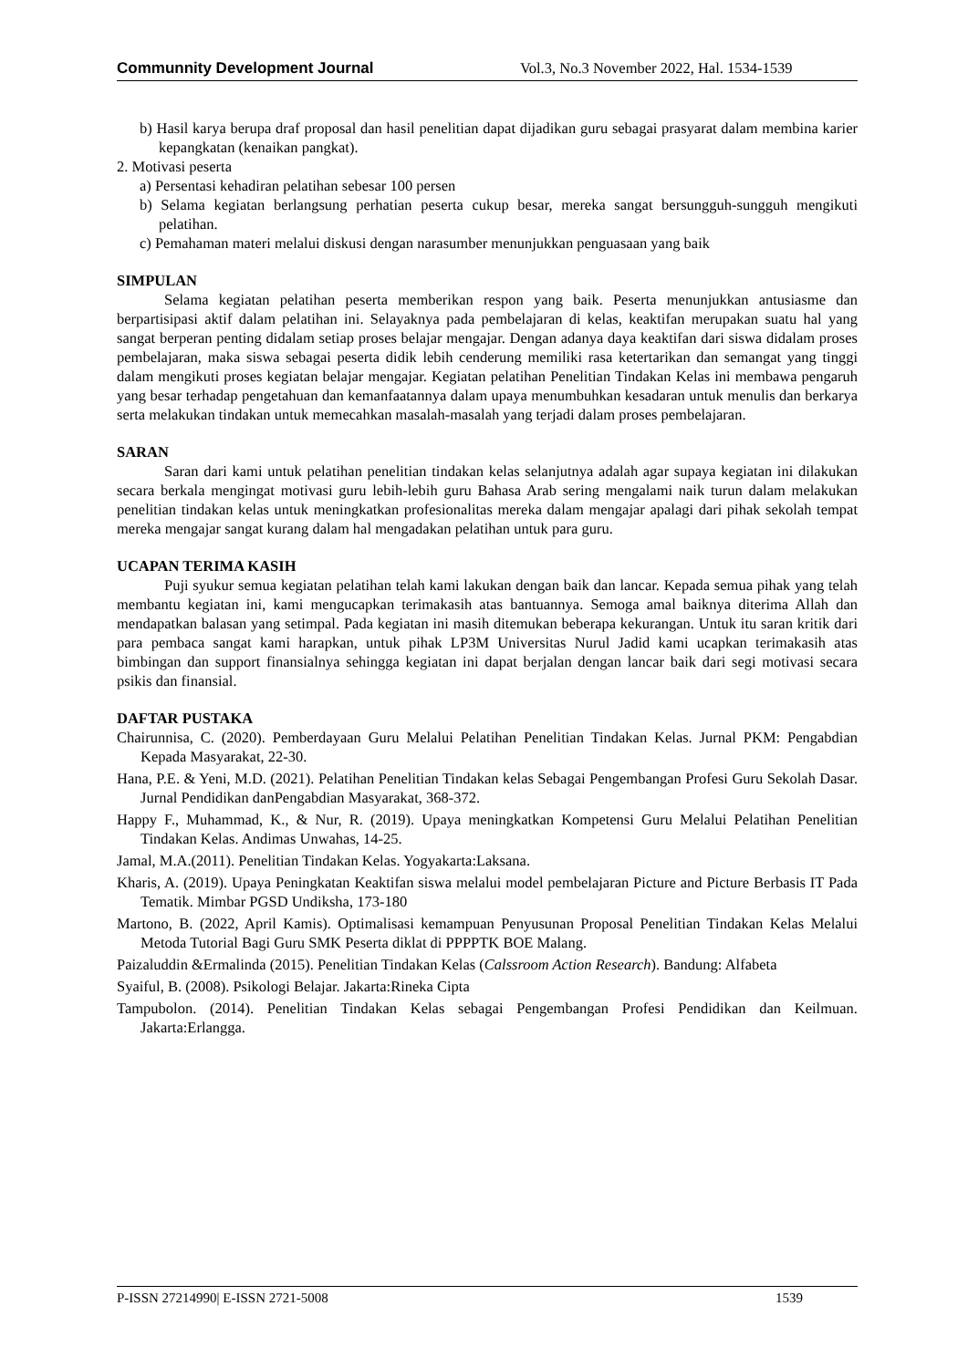Communnity Development Journal Vol.3, No.3 November 2022, Hal. 1534-1539
b) Hasil karya berupa draf proposal dan hasil penelitian dapat dijadikan guru sebagai prasyarat dalam membina karier kepangkatan (kenaikan pangkat).
2. Motivasi peserta
a) Persentasi kehadiran pelatihan sebesar 100 persen
b) Selama kegiatan berlangsung perhatian peserta cukup besar, mereka sangat bersungguh-sungguh mengikuti pelatihan.
c) Pemahaman materi melalui diskusi dengan narasumber menunjukkan penguasaan yang baik
SIMPULAN
Selama kegiatan pelatihan peserta memberikan respon yang baik. Peserta menunjukkan antusiasme dan berpartisipasi aktif dalam pelatihan ini. Selayaknya pada pembelajaran di kelas, keaktifan merupakan suatu hal yang sangat berperan penting didalam setiap proses belajar mengajar. Dengan adanya daya keaktifan dari siswa didalam proses pembelajaran, maka siswa sebagai peserta didik lebih cenderung memiliki rasa ketertarikan dan semangat yang tinggi dalam mengikuti proses kegiatan belajar mengajar. Kegiatan pelatihan Penelitian Tindakan Kelas ini membawa pengaruh yang besar terhadap pengetahuan dan kemanfaatannya dalam upaya menumbuhkan kesadaran untuk menulis dan berkarya serta melakukan tindakan untuk memecahkan masalah-masalah yang terjadi dalam proses pembelajaran.
SARAN
Saran dari kami untuk pelatihan penelitian tindakan kelas selanjutnya adalah agar supaya kegiatan ini dilakukan secara berkala mengingat motivasi guru lebih-lebih guru Bahasa Arab sering mengalami naik turun dalam melakukan penelitian tindakan kelas untuk meningkatkan profesionalitas mereka dalam mengajar apalagi dari pihak sekolah tempat mereka mengajar sangat kurang dalam hal mengadakan pelatihan untuk para guru.
UCAPAN TERIMA KASIH
Puji syukur semua kegiatan pelatihan telah kami lakukan dengan baik dan lancar. Kepada semua pihak yang telah membantu kegiatan ini, kami mengucapkan terimakasih atas bantuannya. Semoga amal baiknya diterima Allah dan mendapatkan balasan yang setimpal. Pada kegiatan ini masih ditemukan beberapa kekurangan. Untuk itu saran kritik dari para pembaca sangat kami harapkan, untuk pihak LP3M Universitas Nurul Jadid kami ucapkan terimakasih atas bimbingan dan support finansialnya sehingga kegiatan ini dapat berjalan dengan lancar baik dari segi motivasi secara psikis dan finansial.
DAFTAR PUSTAKA
Chairunnisa, C. (2020). Pemberdayaan Guru Melalui Pelatihan Penelitian Tindakan Kelas. Jurnal PKM: Pengabdian Kepada Masyarakat, 22-30.
Hana, P.E. & Yeni, M.D. (2021). Pelatihan Penelitian Tindakan kelas Sebagai Pengembangan Profesi Guru Sekolah Dasar. Jurnal Pendidikan danPengabdian Masyarakat, 368-372.
Happy F., Muhammad, K., & Nur, R. (2019). Upaya meningkatkan Kompetensi Guru Melalui Pelatihan Penelitian Tindakan Kelas. Andimas Unwahas, 14-25.
Jamal, M.A.(2011). Penelitian Tindakan Kelas. Yogyakarta:Laksana.
Kharis, A. (2019). Upaya Peningkatan Keaktifan siswa melalui model pembelajaran Picture and Picture Berbasis IT Pada Tematik. Mimbar PGSD Undiksha, 173-180
Martono, B. (2022, April Kamis). Optimalisasi kemampuan Penyusunan Proposal Penelitian Tindakan Kelas Melalui Metoda Tutorial Bagi Guru SMK Peserta diklat di PPPPTK BOE Malang.
Paizaluddin &Ermalinda (2015). Penelitian Tindakan Kelas (Calssroom Action Research). Bandung: Alfabeta
Syaiful, B. (2008). Psikologi Belajar. Jakarta:Rineka Cipta
Tampubolon. (2014). Penelitian Tindakan Kelas sebagai Pengembangan Profesi Pendidikan dan Keilmuan. Jakarta:Erlangga.
P-ISSN 27214990| E-ISSN 2721-5008 1539